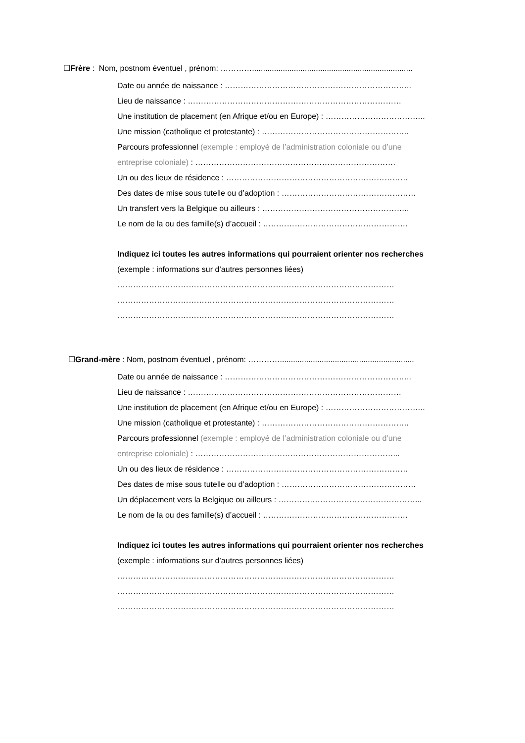☐Frère : Nom, postnom éventuel , prénom: ………….........................................................................
Date ou année de naissance : ……………………………………………………………..
Lieu de naissance : ………………………………………………………………………
Une institution de placement (en Afrique et/ou en Europe) : ………………………………..
Une mission (catholique et protestante) : ………………………………………………..
Parcours professionnel (exemple : employé de l’administration coloniale ou d’une
entreprise coloniale) : ………………………………………………………………….
Un ou des lieux de résidence : ……………………………………………………………
Des dates de mise sous tutelle ou d’adoption : ……………………………………………
Un transfert vers la Belgique ou ailleurs : ………………………………………………..
Le nom de la ou des famille(s) d’accueil : ……………………………………………….
Indiquez ici toutes les autres informations qui pourraient orienter nos recherches
(exemple : informations sur d’autres personnes liées)
……………………………………………………………………………………………
……………………………………………………………………………………………
……………………………………………………………………………………………
☐Grand-mère : Nom, postnom éventuel , prénom: ………….............................................................
Date ou année de naissance : ……………………………………………………………..
Lieu de naissance : ………………………………………………………………………
Une institution de placement (en Afrique et/ou en Europe) : ………………………………..
Une mission (catholique et protestante) : ………………………………………………..
Parcours professionnel (exemple : employé de l’administration coloniale ou d’une
entreprise coloniale) : …………………………………………………………………...
Un ou des lieux de résidence : ……………………………………………………………
Des dates de mise sous tutelle ou d’adoption : ……………………………………………
Un déplacement vers la Belgique ou ailleurs : ………….…………………………………...
Le nom de la ou des famille(s) d’accueil : ……………………………………………….
Indiquez ici toutes les autres informations qui pourraient orienter nos recherches
(exemple : informations sur d’autres personnes liées)
……………………………………………………………………………………………
……………………………………………………………………………………………
……………………………………………………………………………………………